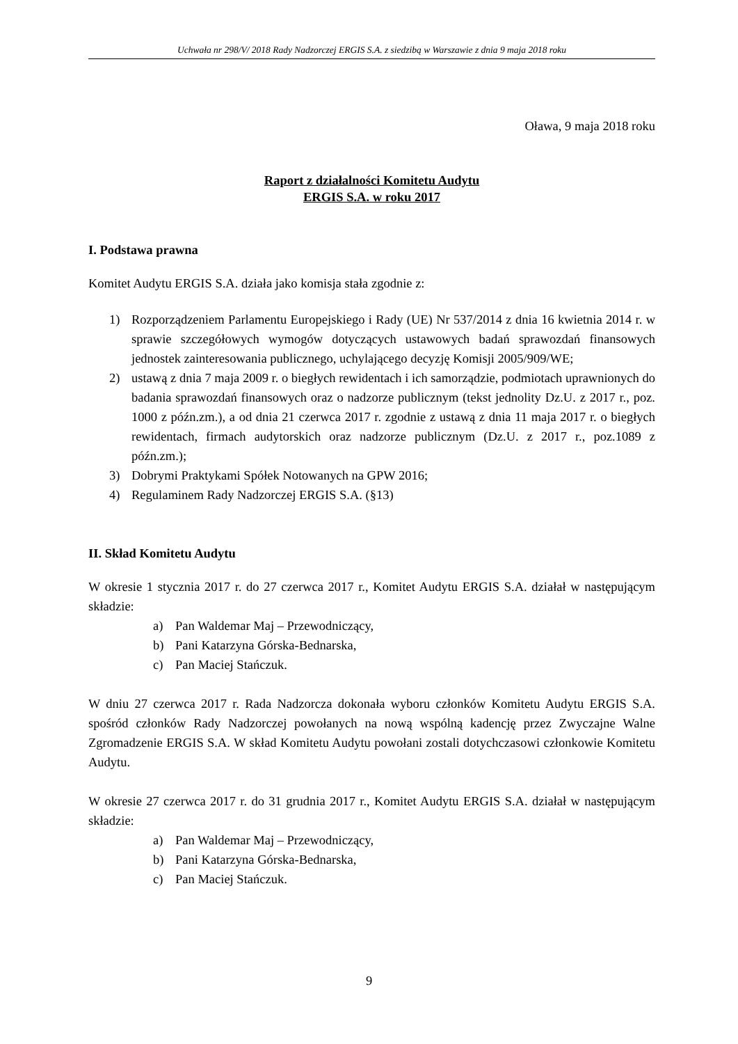Uchwała nr 298/V/ 2018 Rady Nadzorczej ERGIS S.A. z siedzibą w Warszawie z dnia 9 maja 2018 roku
Oława, 9 maja 2018 roku
Raport z działalności Komitetu Audytu
ERGIS S.A. w roku 2017
I. Podstawa prawna
Komitet Audytu ERGIS S.A. działa jako komisja stała zgodnie z:
1) Rozporządzeniem Parlamentu Europejskiego i Rady (UE) Nr 537/2014 z dnia 16 kwietnia 2014 r. w sprawie szczegółowych wymogów dotyczących ustawowych badań sprawozdań finansowych jednostek zainteresowania publicznego, uchylającego decyzję Komisji 2005/909/WE;
2) ustawą z dnia 7 maja 2009 r. o biegłych rewidentach i ich samorządzie, podmiotach uprawnionych do badania sprawozdań finansowych oraz o nadzorze publicznym (tekst jednolity Dz.U. z 2017 r., poz. 1000 z późn.zm.), a od dnia 21 czerwca 2017 r. zgodnie z ustawą z dnia 11 maja 2017 r. o biegłych rewidentach, firmach audytorskich oraz nadzorze publicznym (Dz.U. z 2017 r., poz.1089 z późn.zm.);
3) Dobrymi Praktykami Spółek Notowanych na GPW 2016;
4) Regulaminem Rady Nadzorczej ERGIS S.A. (§13)
II. Skład Komitetu Audytu
W okresie 1 stycznia 2017 r. do 27 czerwca 2017 r., Komitet Audytu ERGIS S.A. działał w następującym składzie:
a) Pan Waldemar Maj – Przewodniczący,
b) Pani Katarzyna Górska-Bednarska,
c) Pan Maciej Stańczuk.
W dniu 27 czerwca 2017 r. Rada Nadzorcza dokonała wyboru członków Komitetu Audytu ERGIS S.A. spośród członków Rady Nadzorczej powołanych na nową wspólną kadencję przez Zwyczajne Walne Zgromadzenie ERGIS S.A. W skład Komitetu Audytu powołani zostali dotychczasowi członkowie Komitetu Audytu.
W okresie 27 czerwca 2017 r. do 31 grudnia 2017 r., Komitet Audytu ERGIS S.A. działał w następującym składzie:
a) Pan Waldemar Maj – Przewodniczący,
b) Pani Katarzyna Górska-Bednarska,
c) Pan Maciej Stańczuk.
9